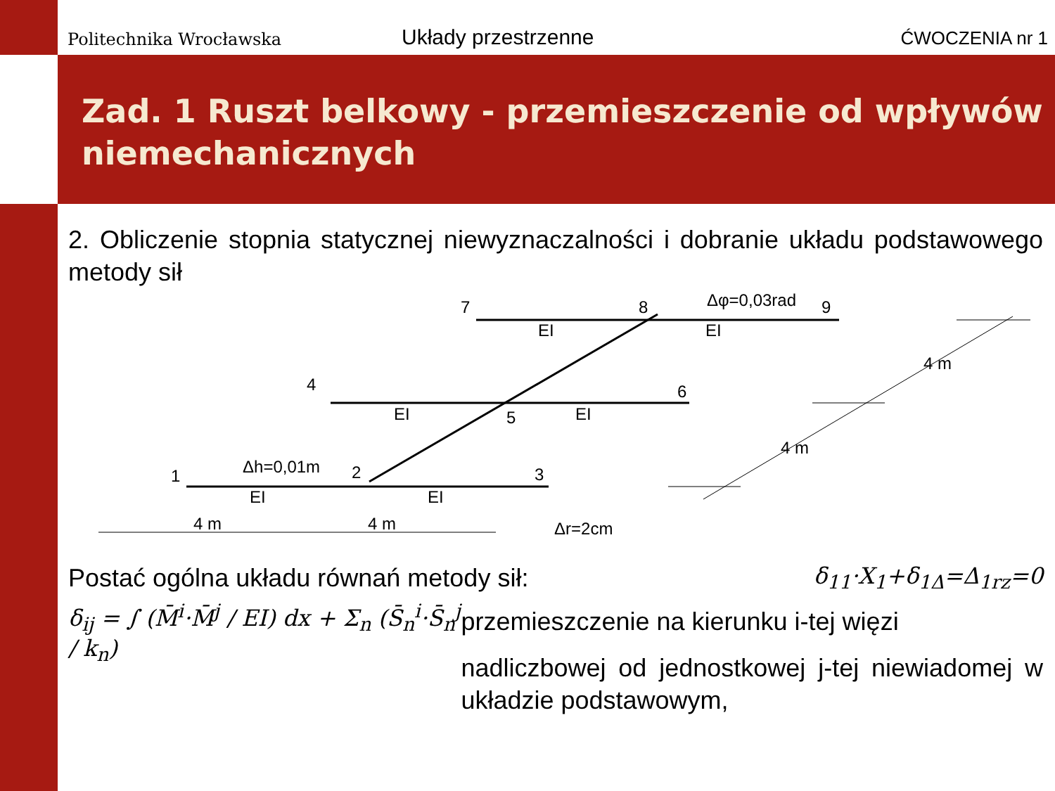Politechnika Wrocławska Układy przestrzenne ĆWOCZENIA nr 1
Zad. 1 Ruszt belkowy - przemieszczenie od wpływów niemechanicznych
2. Obliczenie stopnia statycznej niewyznaczalności i dobranie układu podstawowego metody sił
7
8
9
4
6
5
1
2
3
EI
EI
EI
EI
EI
EI
4 m
4 m
4 m
4 m
Δφ=0,03rad
Δh=0,01m
Δr=2cm
Postać ogólna układu równań metody sił:
δ<sub>11</sub>·X<sub>1</sub>+δ<sub>1Δ</sub>=Δ<sub>1rz</sub>=0
δ<sub>ij</sub> = ∫ (M̄<sup>i</sup>·M̄<sup>j</sup> / EI) dx + Σ<sub>n</sub> (S̄<sub>n</sub><sup>i</sup>·S̄<sub>n</sub><sup>j</sup> / k<sub>n</sub>)
przemieszczenie na kierunku i-tej więzi
nadliczbowej od jednostkowej j-tej niewiadomej w układzie podstawowym,